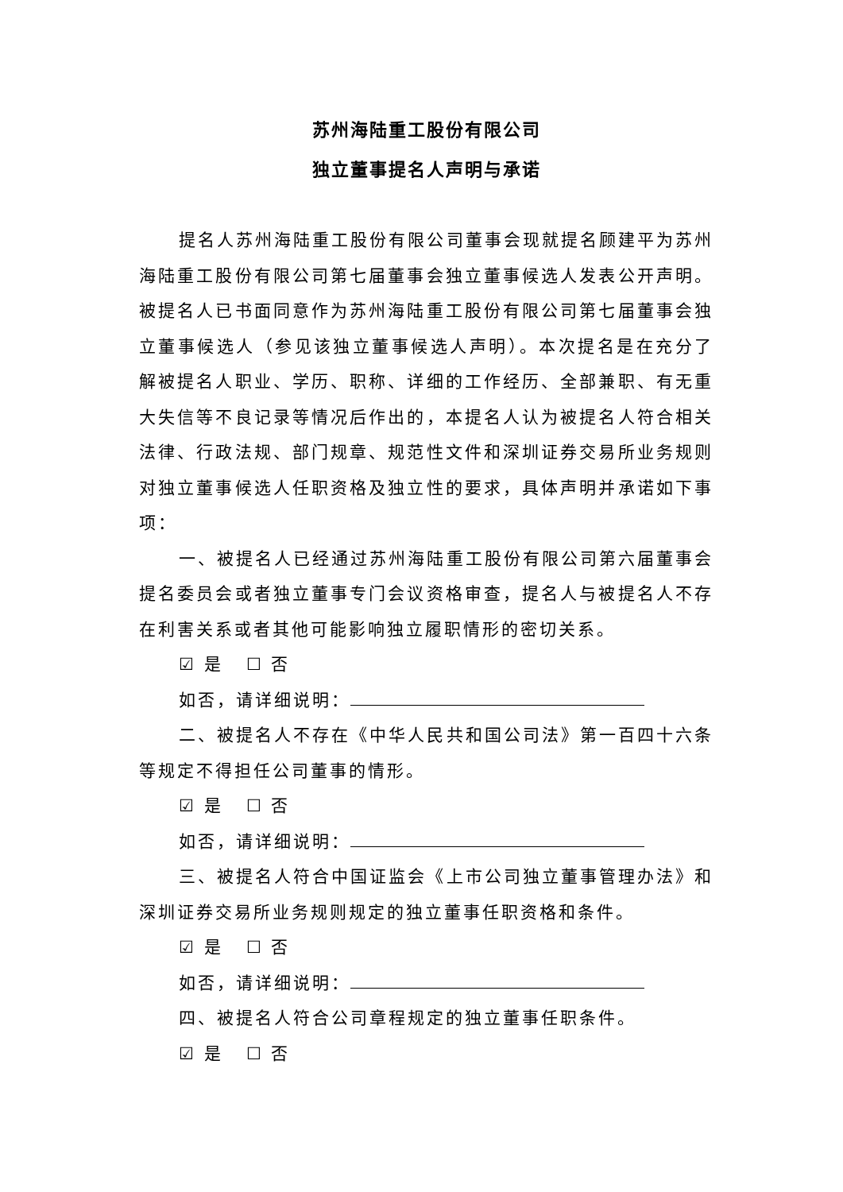苏州海陆重工股份有限公司
独立董事提名人声明与承诺
提名人苏州海陆重工股份有限公司董事会现就提名顾建平为苏州海陆重工股份有限公司第七届董事会独立董事候选人发表公开声明。被提名人已书面同意作为苏州海陆重工股份有限公司第七届董事会独立董事候选人（参见该独立董事候选人声明）。本次提名是在充分了解被提名人职业、学历、职称、详细的工作经历、全部兼职、有无重大失信等不良记录等情况后作出的，本提名人认为被提名人符合相关法律、行政法规、部门规章、规范性文件和深圳证券交易所业务规则对独立董事候选人任职资格及独立性的要求，具体声明并承诺如下事项：
一、被提名人已经通过苏州海陆重工股份有限公司第六届董事会提名委员会或者独立董事专门会议资格审查，提名人与被提名人不存在利害关系或者其他可能影响独立履职情形的密切关系。
☑ 是 ☐ 否
如否，请详细说明：
二、被提名人不存在《中华人民共和国公司法》第一百四十六条等规定不得担任公司董事的情形。
☑ 是 ☐ 否
如否，请详细说明：
三、被提名人符合中国证监会《上市公司独立董事管理办法》和深圳证券交易所业务规则规定的独立董事任职资格和条件。
☑ 是 ☐ 否
如否，请详细说明：
四、被提名人符合公司章程规定的独立董事任职条件。
☑ 是 ☐ 否